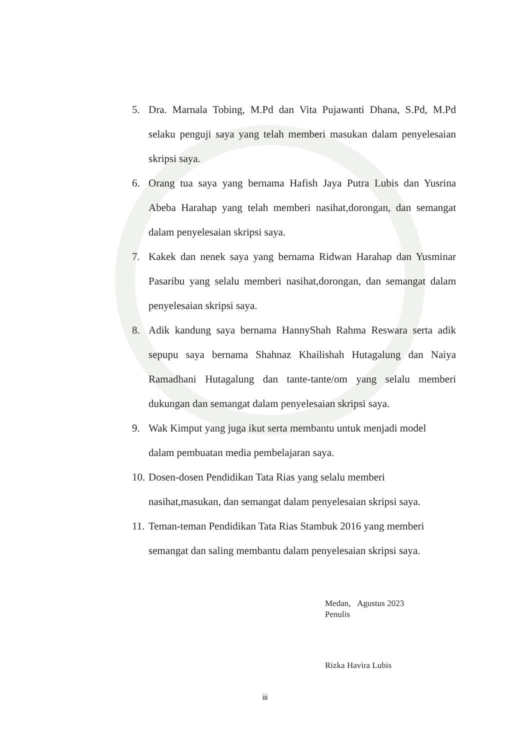5. Dra. Marnala Tobing, M.Pd dan Vita Pujawanti Dhana, S.Pd, M.Pd selaku penguji saya yang telah memberi masukan dalam penyelesaian skripsi saya.
6. Orang tua saya yang bernama Hafish Jaya Putra Lubis dan Yusrina Abeba Harahap yang telah memberi nasihat,dorongan, dan semangat dalam penyelesaian skripsi saya.
7. Kakek dan nenek saya yang bernama Ridwan Harahap dan Yusminar Pasaribu yang selalu memberi nasihat,dorongan, dan semangat dalam penyelesaian skripsi saya.
8. Adik kandung saya bernama HannyShah Rahma Reswara serta adik sepupu saya bernama Shahnaz Khailishah Hutagalung dan Naiya Ramadhani Hutagalung dan tante-tante/om yang selalu memberi dukungan dan semangat dalam penyelesaian skripsi saya.
9. Wak Kimput yang juga ikut serta membantu untuk menjadi model
dalam pembuatan media pembelajaran saya.
10.
Dosen-dosen Pendidikan Tata Rias yang selalu memberi
nasihat,masukan, dan semangat dalam penyelesaian skripsi saya.
11.
Teman-teman Pendidikan Tata Rias Stambuk 2016 yang memberi
semangat dan saling membantu dalam penyelesaian skripsi saya.
Medan, Agustus 2023
Penulis
Rizka Havira Lubis
iii